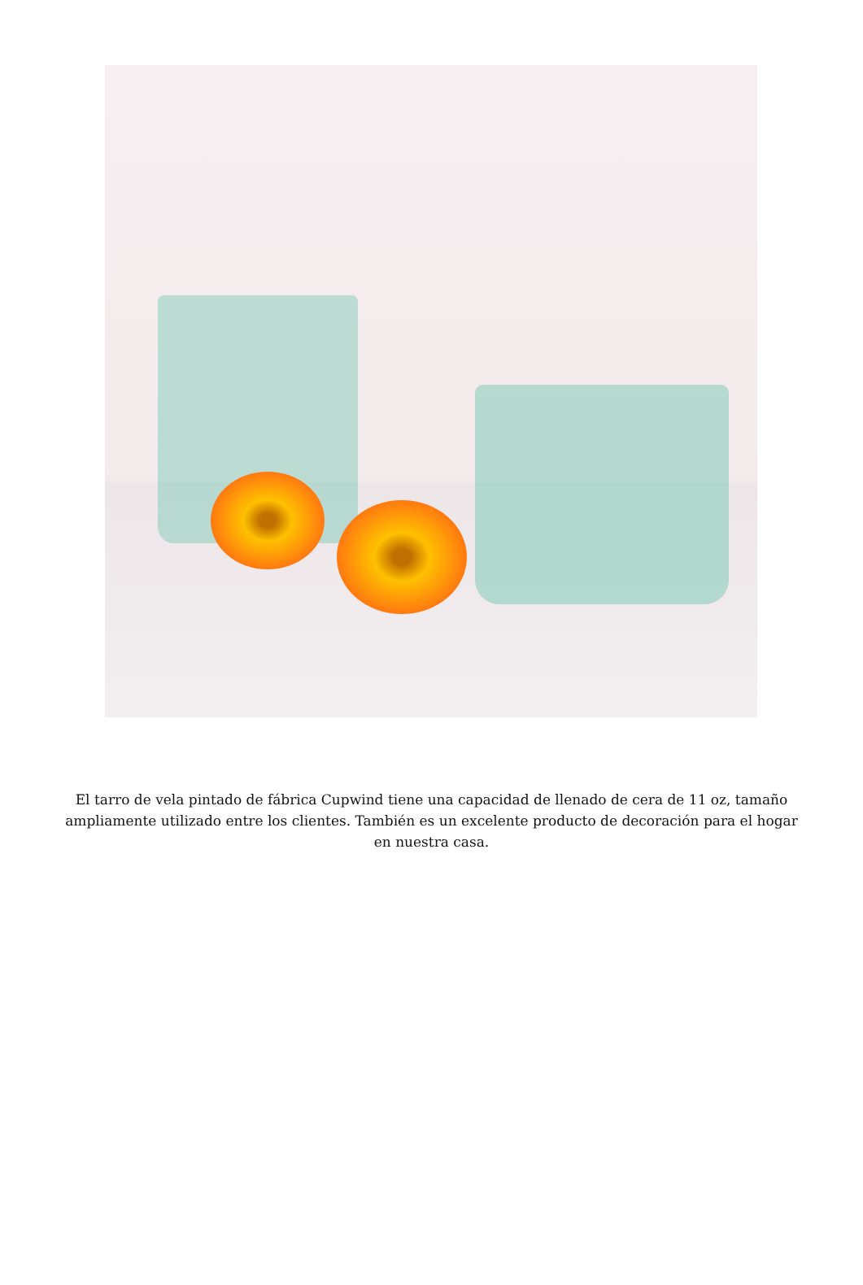El tarro de vela pintado de fábrica Cupwind tiene una capacidad de llenado de cera de 11 oz, tamaño ampliamente utilizado entre los clientes. También es un excelente producto de decoración para el hogar en nuestra casa.